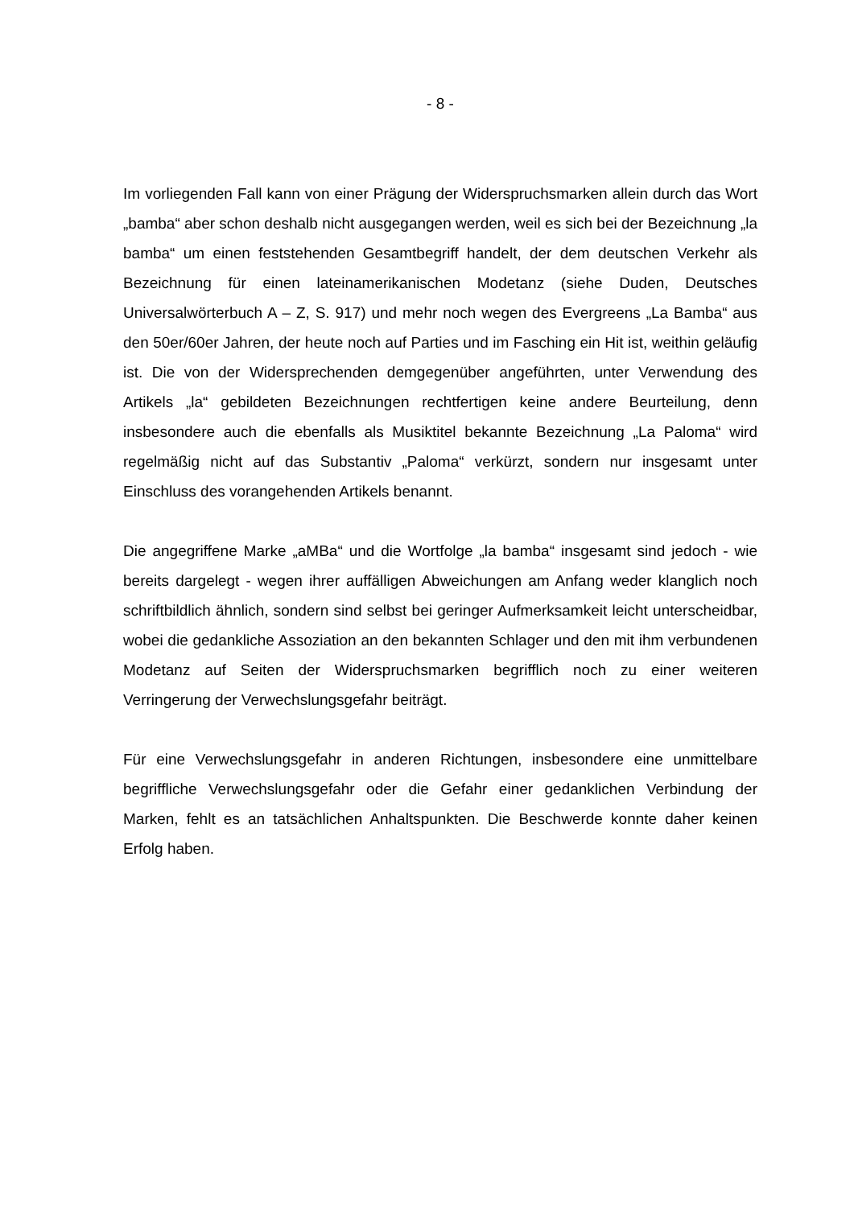- 8 -
Im vorliegenden Fall kann von einer Prägung der Widerspruchsmarken allein durch das Wort „bamba“ aber schon deshalb nicht ausgegangen werden, weil es sich bei der Bezeichnung „la bamba“ um einen feststehenden Gesamtbegriff handelt, der dem deutschen Verkehr als Bezeichnung für einen lateinamerikanischen Modetanz (siehe Duden, Deutsches Universalwörterbuch A – Z, S. 917) und mehr noch wegen des Evergreens „La Bamba“ aus den 50er/60er Jahren, der heute noch auf Parties und im Fasching ein Hit ist, weithin geläufig ist. Die von der Widersprechenden demgegenüber angeführten, unter Verwendung des Artikels „la“ gebildeten Bezeichnungen rechtfertigen keine andere Beurteilung, denn insbesondere auch die ebenfalls als Musiktitel bekannte Bezeichnung „La Paloma“ wird regelmäßig nicht auf das Substantiv „Paloma“ verkürzt, sondern nur insgesamt unter Einschluss des vorangehenden Artikels benannt.
Die angegriffene Marke „aMBa“ und die Wortfolge „la bamba“ insgesamt sind jedoch - wie bereits dargelegt - wegen ihrer auffälligen Abweichungen am Anfang weder klanglich noch schriftbildlich ähnlich, sondern sind selbst bei geringer Aufmerksamkeit leicht unterscheidbar, wobei die gedankliche Assoziation an den bekannten Schlager und den mit ihm verbundenen Modetanz auf Seiten der Widerspruchsmarken begrifflich noch zu einer weiteren Verringerung der Verwechslungsgefahr beiträgt.
Für eine Verwechslungsgefahr in anderen Richtungen, insbesondere eine unmittelbare begriffliche Verwechslungsgefahr oder die Gefahr einer gedanklichen Verbindung der Marken, fehlt es an tatsächlichen Anhaltspunkten. Die Beschwerde konnte daher keinen Erfolg haben.